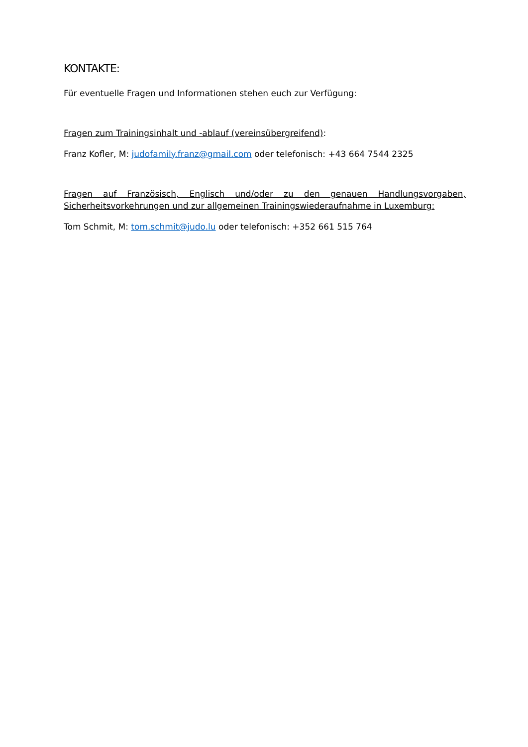KONTAKTE:
Für eventuelle Fragen und Informationen stehen euch zur Verfügung:
Fragen zum Trainingsinhalt und -ablauf (vereinsübergreifend):
Franz Kofler, M: judofamily.franz@gmail.com oder telefonisch: +43 664 7544 2325
Fragen auf Französisch, Englisch und/oder zu den genauen Handlungsvorgaben, Sicherheitsvorkehrungen und zur allgemeinen Trainingswiederaufnahme in Luxemburg:
Tom Schmit, M: tom.schmit@judo.lu oder telefonisch: +352 661 515 764